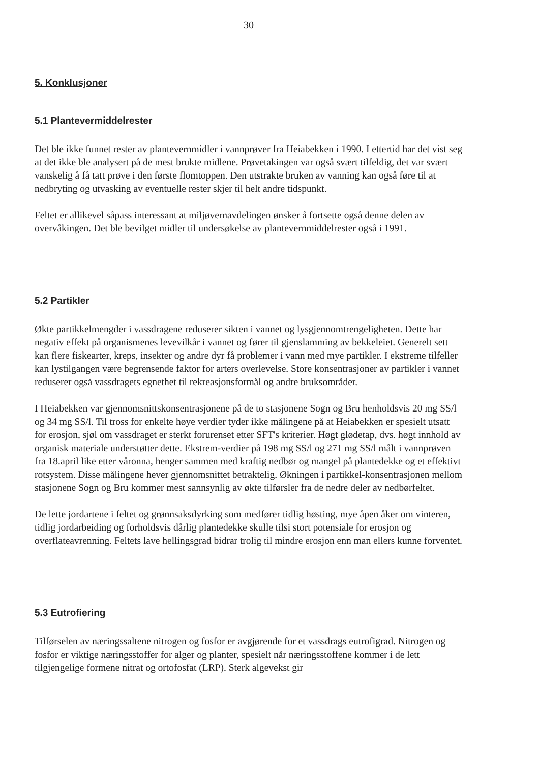30
5. Konklusjoner
5.1 Plantevermiddelrester
Det ble ikke funnet rester av plantevernmidler i vannprøver fra Heiabekken i 1990. I ettertid har det vist seg at det ikke ble analysert på de mest brukte midlene. Prøvetakingen var også svært tilfeldig, det var svært vanskelig å få tatt prøve i den første flomtoppen. Den utstrakte bruken av vanning kan også føre til at nedbryting og utvasking av eventuelle rester skjer til helt andre tidspunkt.
Feltet er allikevel såpass interessant at miljøvernavdelingen ønsker å fortsette også denne delen av overvåkingen. Det ble bevilget midler til undersøkelse av plantevernmiddelrester også i 1991.
5.2 Partikler
Økte partikkelmengder i vassdragene reduserer sikten i vannet og lysgjennomtrengeligheten. Dette har negativ effekt på organismenes levevilkår i vannet og fører til gjenslamming av bekkeleiet. Generelt sett kan flere fiskearter, kreps, insekter og andre dyr få problemer i vann med mye partikler. I ekstreme tilfeller kan lystilgangen være begrensende faktor for arters overlevelse. Store konsentrasjoner av partikler i vannet reduserer også vassdragets egnethet til rekreasjonsformål og andre bruksområder.
I Heiabekken var gjennomsnittskonsentrasjonene på de to stasjonene Sogn og Bru henholdsvis 20 mg SS/l og 34 mg SS/l. Til tross for enkelte høye verdier tyder ikke målingene på at Heiabekken er spesielt utsatt for erosjon, sjøl om vassdraget er sterkt forurenset etter SFT's kriterier. Høgt glødetap, dvs. høgt innhold av organisk materiale understøtter dette. Ekstrem-verdier på 198 mg SS/l og 271 mg SS/l målt i vannprøven fra 18.april like etter våronna, henger sammen med kraftig nedbør og mangel på plantedekke og et effektivt rotsystem. Disse målingene hever gjennomsnittet betraktelig. Økningen i partikkel-konsentrasjonen mellom stasjonene Sogn og Bru kommer mest sannsynlig av økte tilførsler fra de nedre deler av nedbørfeltet.
De lette jordartene i feltet og grønnsaksdyrking som medfører tidlig høsting, mye åpen åker om vinteren, tidlig jordarbeiding og forholdsvis dårlig plantedekke skulle tilsi stort potensiale for erosjon og overflateavrenning. Feltets lave hellingsgrad bidrar trolig til mindre erosjon enn man ellers kunne forventet.
5.3 Eutrofiering
Tilførselen av næringssaltene nitrogen og fosfor er avgjørende for et vassdrags eutrofigrad. Nitrogen og fosfor er viktige næringsstoffer for alger og planter, spesielt når næringsstoffene kommer i de lett tilgjengelige formene nitrat og ortofosfat (LRP). Sterk algevekst gir